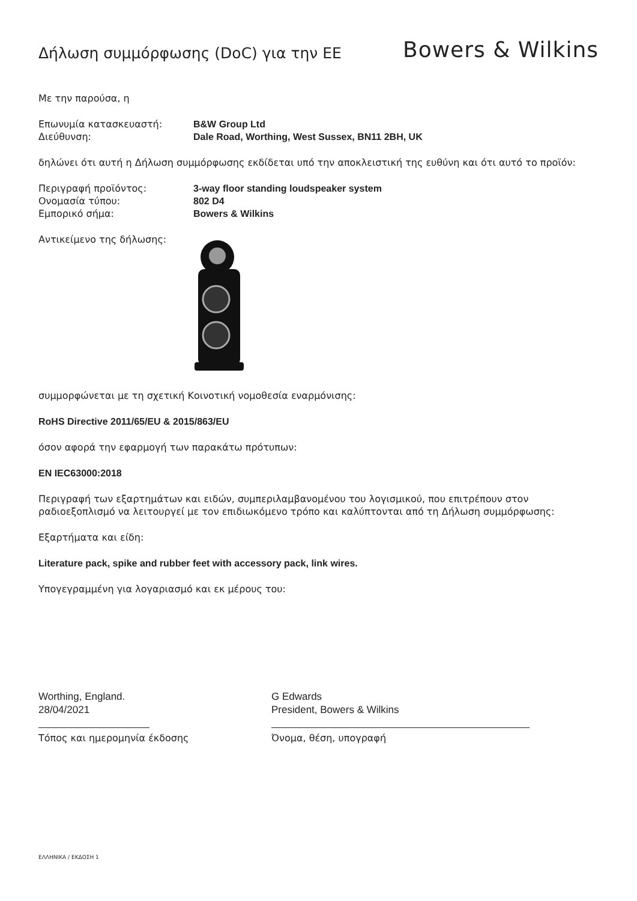Δήλωση συμμόρφωσης (DoC) για την ΕΕ
Bowers & Wilkins
Με την παρούσα, η
Επωνυμία κατασκευαστή: B&W Group Ltd
Διεύθυνση: Dale Road, Worthing, West Sussex, BN11 2BH, UK
δηλώνει ότι αυτή η Δήλωση συμμόρφωσης εκδίδεται υπό την αποκλειστική της ευθύνη και ότι αυτό το προϊόν:
Περιγραφή προϊόντος: 3-way floor standing loudspeaker system
Ονομασία τύπου: 802 D4
Εμπορικό σήμα: Bowers & Wilkins
Αντικείμενο της δήλωσης:
συμμορφώνεται με τη σχετική Κοινοτική νομοθεσία εναρμόνισης:
RoHS Directive 2011/65/EU & 2015/863/EU
όσον αφορά την εφαρμογή των παρακάτω πρότυπων:
EN IEC63000:2018
Περιγραφή των εξαρτημάτων και ειδών, συμπεριλαμβανομένου του λογισμικού, που επιτρέπουν στον ραδιοεξοπλισμό να λειτουργεί με τον επιδιωκόμενο τρόπο και καλύπτονται από τη Δήλωση συμμόρφωσης:
Εξαρτήματα και είδη:
Literature pack, spike and rubber feet with accessory pack, link wires.
Υπογεγραμμένη για λογαριασμό και εκ μέρους του:
Worthing, England.
28/04/2021
Τόπος και ημερομηνία έκδοσης
G Edwards
President, Bowers & Wilkins
Όνομα, θέση, υπογραφή
ΕΛΛΗΝΙΚΑ / ΕΚΔΟΣΗ 1